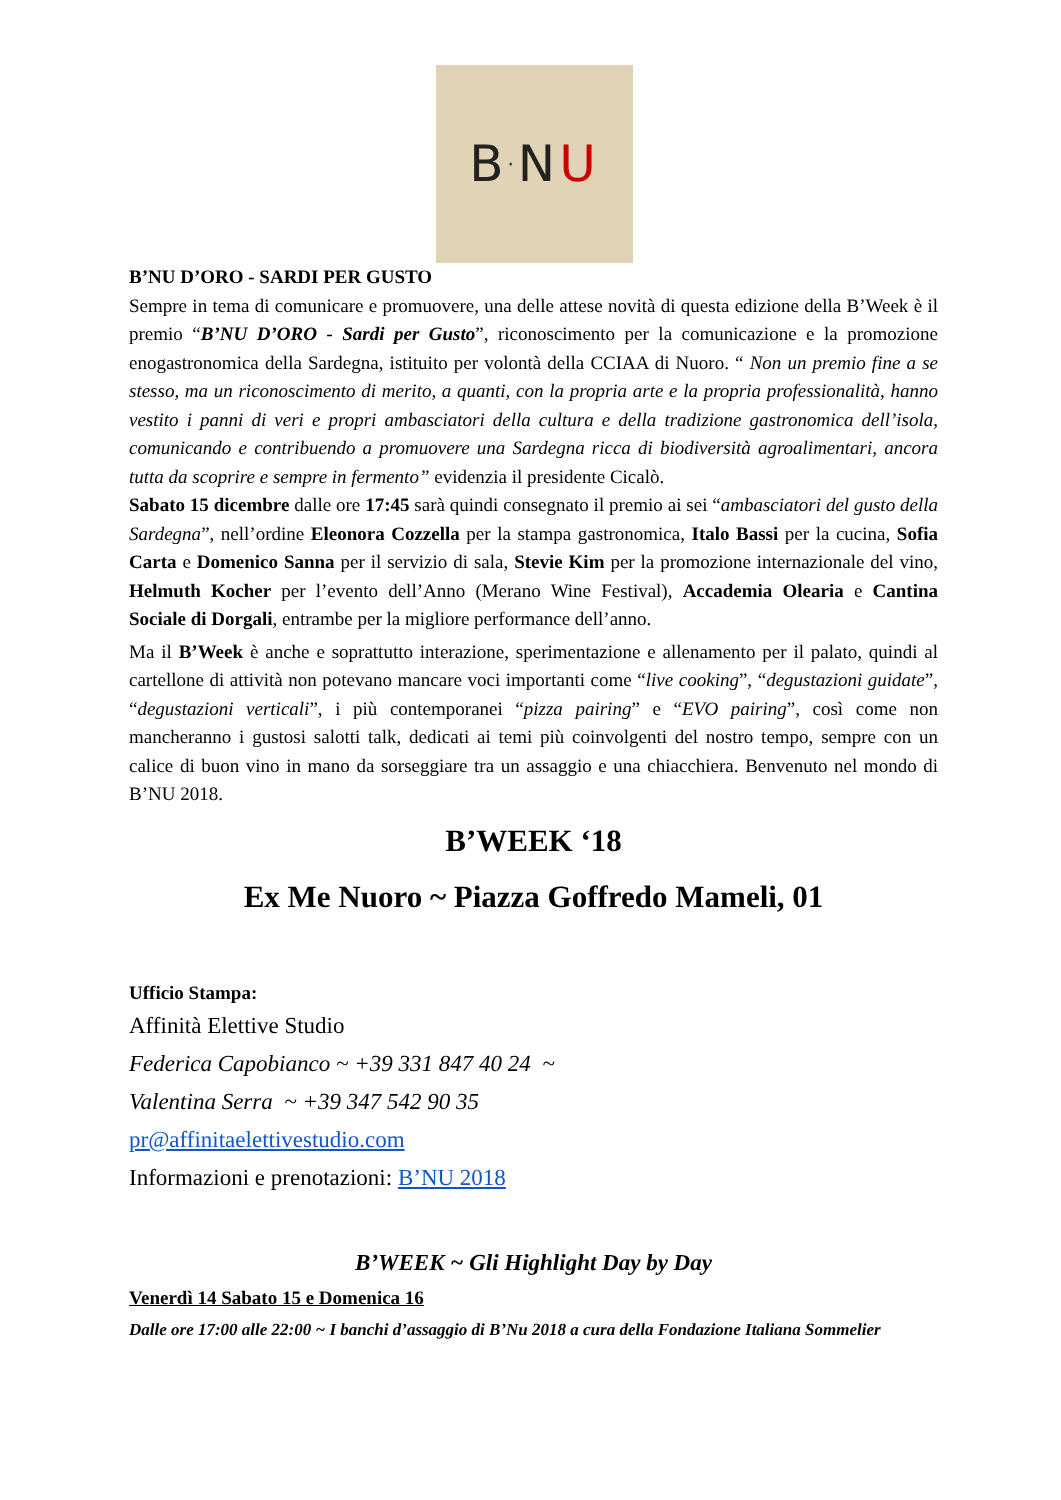B<sup>·</sup>N U
B’NU D’ORO - SARDI PER GUSTO
Sempre in tema di comunicare e promuovere, una delle attese novità di questa edizione della B’Week è il premio “B’NU D’ORO - Sardi per Gusto”, riconoscimento per la comunicazione e la promozione enogastronomica della Sardegna, istituito per volontà della CCIAA di Nuoro. “ Non un premio fine a se stesso, ma un riconoscimento di merito, a quanti, con la propria arte e la propria professionalità, hanno vestito i panni di veri e propri ambasciatori della cultura e della tradizione gastronomica dell’isola, comunicando e contribuendo a promuovere una Sardegna ricca di biodiversità agroalimentari, ancora tutta da scoprire e sempre in fermento” evidenzia il presidente Cicalò.
Sabato 15 dicembre dalle ore 17:45 sarà quindi consegnato il premio ai sei “ambasciatori del gusto della Sardegna”, nell’ordine Eleonora Cozzella per la stampa gastronomica, Italo Bassi per la cucina, Sofia Carta e Domenico Sanna per il servizio di sala, Stevie Kim per la promozione internazionale del vino, Helmuth Kocher per l’evento dell’Anno (Merano Wine Festival), Accademia Olearia e Cantina Sociale di Dorgali, entrambe per la migliore performance dell’anno.
Ma il B’Week è anche e soprattutto interazione, sperimentazione e allenamento per il palato, quindi al cartellone di attività non potevano mancare voci importanti come “live cooking”, “degustazioni guidate”, “degustazioni verticali”, i più contemporanei “pizza pairing” e “EVO pairing”, così come non mancheranno i gustosi salotti talk, dedicati ai temi più coinvolgenti del nostro tempo, sempre con un calice di buon vino in mano da sorseggiare tra un assaggio e una chiacchiera. Benvenuto nel mondo di B’NU 2018.
B’WEEK ‘18
Ex Me Nuoro ~ Piazza Goffredo Mameli, 01
Ufficio Stampa:
Affinità Elettive Studio
Federica Capobianco ~ +39 331 847 40 24 ~
Valentina Serra ~ +39 347 542 90 35
pr@affinitaelettivestudio.com
Informazioni e prenotazioni: B’NU 2018
B’WEEK ~ Gli Highlight Day by Day
Venerdì 14 Sabato 15 e Domenica 16
Dalle ore 17:00 alle 22:00 ~ I banchi d’assaggio di B’Nu 2018 a cura della Fondazione Italiana Sommelier